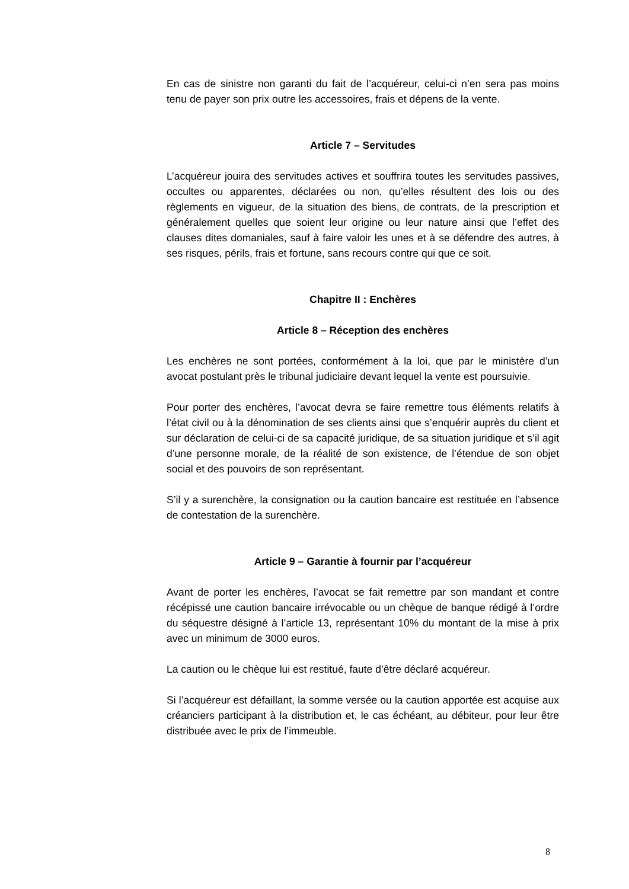En cas de sinistre non garanti du fait de l’acquéreur, celui-ci n’en sera pas moins tenu de payer son prix outre les accessoires, frais et dépens de la vente.
Article 7 – Servitudes
L’acquéreur jouira des servitudes actives et souffrira toutes les servitudes passives, occultes ou apparentes, déclarées ou non, qu’elles résultent des lois ou des règlements en vigueur, de la situation des biens, de contrats, de la prescription et généralement quelles que soient leur origine ou leur nature ainsi que l’effet des clauses dites domaniales, sauf à faire valoir les unes et à se défendre des autres, à ses risques, périls, frais et fortune, sans recours contre qui que ce soit.
Chapitre II : Enchères
Article 8 – Réception des enchères
Les enchères ne sont portées, conformément à la loi, que par le ministère d’un avocat postulant près le tribunal judiciaire devant lequel la vente est poursuivie.
Pour porter des enchères, l’avocat devra se faire remettre tous éléments relatifs à l’état civil ou à la dénomination de ses clients ainsi que s’enquérir auprès du client et sur déclaration de celui-ci de sa capacité juridique, de sa situation juridique et s’il agit d’une personne morale, de la réalité de son existence, de l’étendue de son objet social et des pouvoirs de son représentant.
S’il y a surenchère, la consignation ou la caution bancaire est restituée en l’absence de contestation de la surenchère.
Article 9 – Garantie à fournir par l’acquéreur
Avant de porter les enchères, l’avocat se fait remettre par son mandant et contre récépissé une caution bancaire irrévocable ou un chèque de banque rédigé à l’ordre du séquestre désigné à l’article 13, représentant 10% du montant de la mise à prix avec un minimum de 3000 euros.
La caution ou le chèque lui est restitué, faute d’être déclaré acquéreur.
Si l’acquéreur est défaillant, la somme versée ou la caution apportée est acquise aux créanciers participant à la distribution et, le cas échéant, au débiteur, pour leur être distribuée avec le prix de l’immeuble.
8